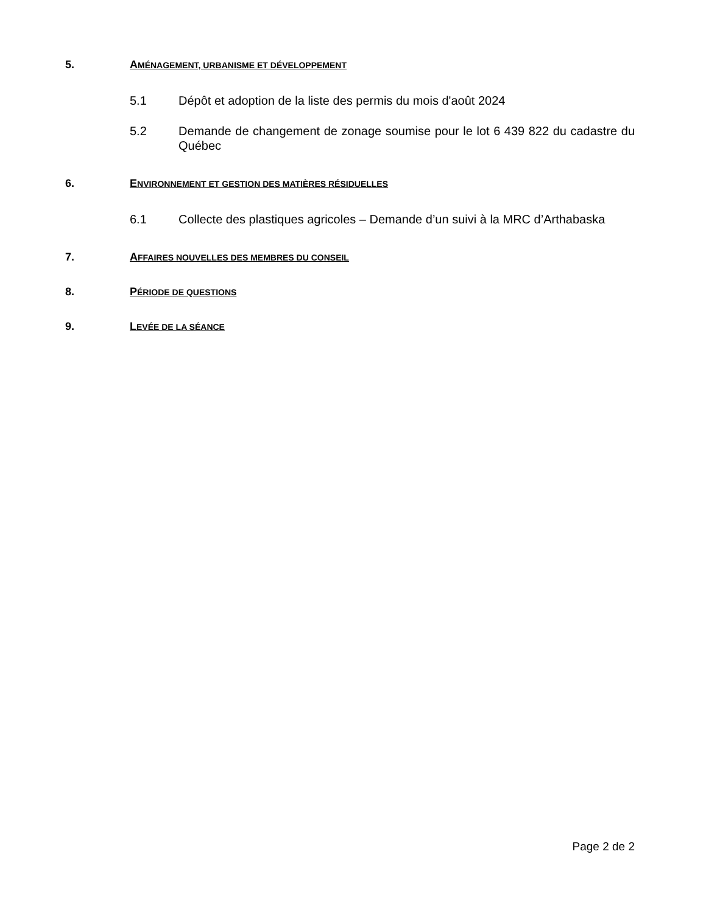5. AMÉNAGEMENT, URBANISME ET DÉVELOPPEMENT
5.1 Dépôt et adoption de la liste des permis du mois d'août 2024
5.2 Demande de changement de zonage soumise pour le lot 6 439 822 du cadastre du Québec
6. ENVIRONNEMENT ET GESTION DES MATIÈRES RÉSIDUELLES
6.1 Collecte des plastiques agricoles – Demande d’un suivi à la MRC d’Arthabaska
7. AFFAIRES NOUVELLES DES MEMBRES DU CONSEIL
8. PÉRIODE DE QUESTIONS
9. LEVÉE DE LA SÉANCE
Page 2 de 2